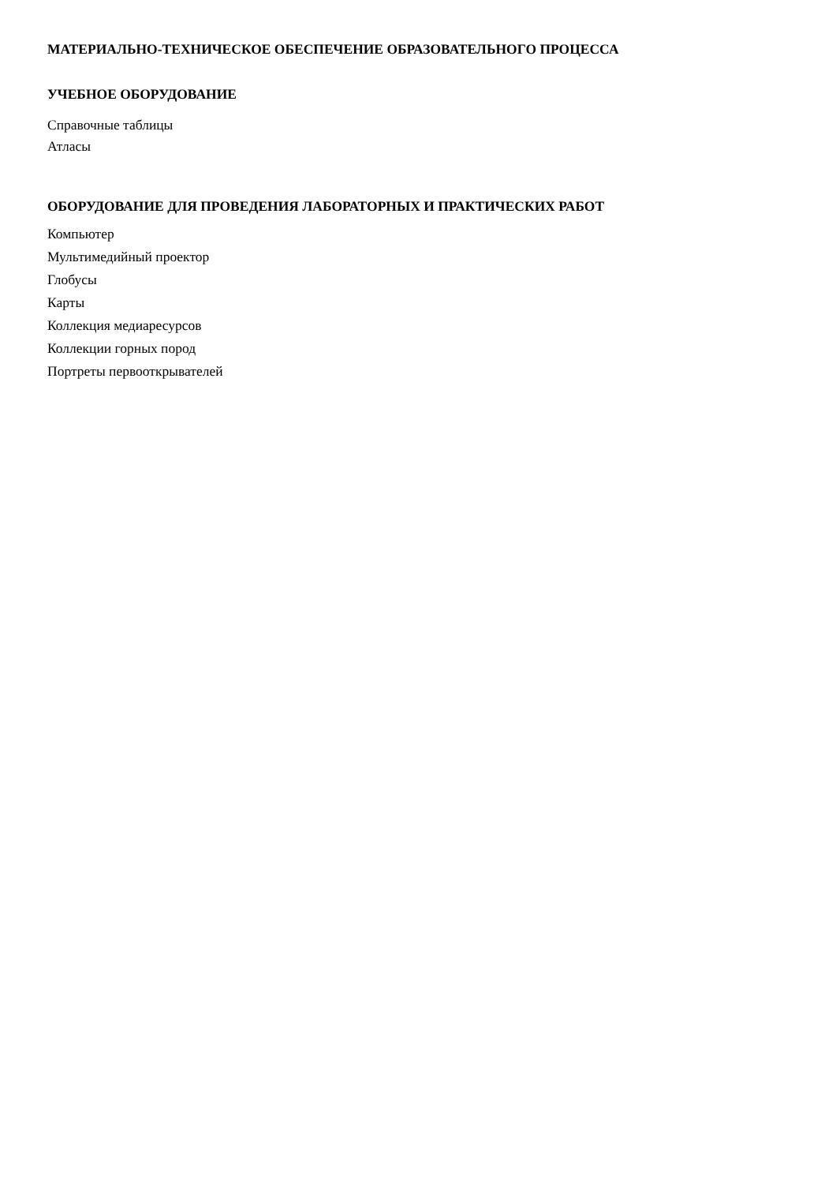МАТЕРИАЛЬНО-ТЕХНИЧЕСКОЕ ОБЕСПЕЧЕНИЕ ОБРАЗОВАТЕЛЬНОГО ПРОЦЕССА
УЧЕБНОЕ ОБОРУДОВАНИЕ
Справочные таблицы
Атласы
ОБОРУДОВАНИЕ ДЛЯ ПРОВЕДЕНИЯ ЛАБОРАТОРНЫХ И ПРАКТИЧЕСКИХ РАБОТ
Компьютер
Мультимедийный проектор
Глобусы
Карты
Коллекция медиаресурсов
Коллекции горных пород
Портреты первооткрывателей